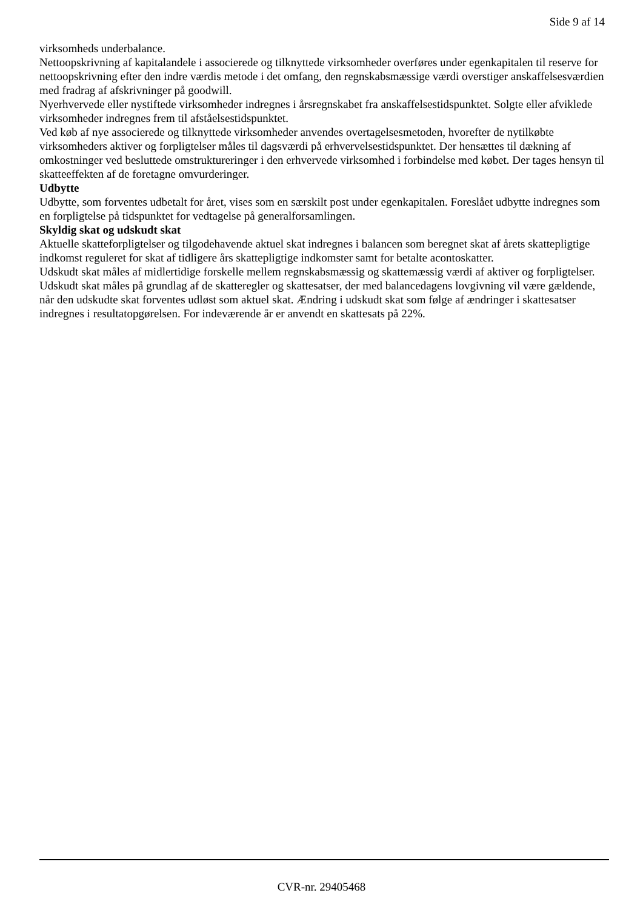Side 9 af 14
virksomheds underbalance.
Nettoopskrivning af kapitalandele i associerede og tilknyttede virksomheder overføres under egenkapitalen til reserve for nettoopskrivning efter den indre værdis metode i det omfang, den regnskabsmæssige værdi overstiger anskaffelsesværdien med fradrag af afskrivninger på goodwill.
Nyerhvervede eller nystiftede virksomheder indregnes i årsregnskabet fra anskaffelsestidspunktet. Solgte eller afviklede virksomheder indregnes frem til afståelsestidspunktet.
Ved køb af nye associerede og tilknyttede virksomheder anvendes overtagelsesmetoden, hvorefter de nytilkøbte virksomheders aktiver og forpligtelser måles til dagsværdi på erhvervelsestidspunktet. Der hensættes til dækning af omkostninger ved besluttede omstruktureringer i den erhvervede virksomhed i forbindelse med købet. Der tages hensyn til skatteeffekten af de foretagne omvurderinger.
Udbytte
Udbytte, som forventes udbetalt for året, vises som en særskilt post under egenkapitalen. Foreslået udbytte indregnes som en forpligtelse på tidspunktet for vedtagelse på generalforsamlingen.
Skyldig skat og udskudt skat
Aktuelle skatteforpligtelser og tilgodehavende aktuel skat indregnes i balancen som beregnet skat af årets skattepligtige indkomst reguleret for skat af tidligere års skattepligtige indkomster samt for betalte acontoskatter.
Udskudt skat måles af midlertidige forskelle mellem regnskabsmæssig og skattemæssig værdi af aktiver og forpligtelser.
Udskudt skat måles på grundlag af de skatteregler og skattesatser, der med balancedagens lovgivning vil være gældende, når den udskudte skat forventes udløst som aktuel skat. Ændring i udskudt skat som følge af ændringer i skattesatser indregnes i resultatopgørelsen. For indeværende år er anvendt en skattesats på 22%.
CVR-nr. 29405468